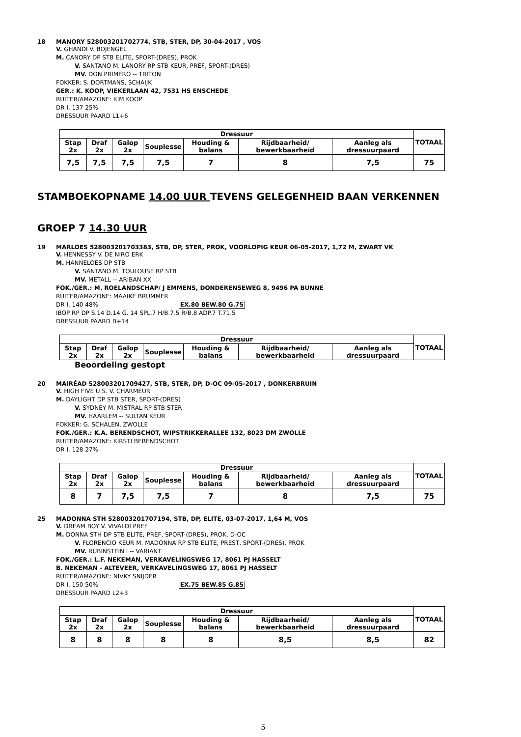18 MANORY 528003201702774, STB, STER, DP, 30-04-2017 , VOS
V. GHANDI V. BOJENGEL
M. CANORY DP STB ELITE, SPORT-(DRES), PROK
V. SANTANO M. LANORY RP STB KEUR, PREF, SPORT-(DRES)
MV. DON PRIMERO -- TRITON
FOKKER: S. DORTMANS, SCHAIJK
GER.: K. KOOP, VIEKERLAAN 42, 7531 HS ENSCHEDE
RUITER/AMAZONE: KIM KOOP
DR I. 137 25%
DRESSUUR PAARD L1+6
| Dressuur | | | | | | | TOTAAL |
| --- | --- | --- | --- | --- | --- | --- | --- |
| Stap 2x | Draf 2x | Galop 2x | Souplesse | Houding & balans | Rijdbaarheid/ bewerkbaarheid | Aanleg als dressuurpaard | |
| 7,5 | 7,5 | 7,5 | 7,5 | 7 | 8 | 7,5 | 75 |
STAMBOEKOPNAME 14.00 UUR TEVENS GELEGENHEID BAAN VERKENNEN
GROEP 7 14.30 UUR
19 MARLOES 528003201703383, STB, DP, STER, PROK, VOORLOPIG KEUR 06-05-2017, 1,72 M, ZWART VK
V. HENNESSY V. DE NIRO ERK
M. HANNELOES DP STB
V. SANTANO M. TOULOUSE RP STB
MV. METALL -- ARIBAN XX
FOK./GER.: M. ROELANDSCHAP/ J EMMENS, DONDERENSEWEG 8, 9496 PA BUNNE
RUITER/AMAZONE: MAAIKE BRUMMER
DR I. 140 48% EX.80 BEW.80 G.75
IBOP RP DP S.14 D.14 G. 14 SPL.7 H/B.7.5 R/B.8 ADP.7 T.71.5
DRESSUUR PAARD B+14
| Dressuur | | | | | | | TOTAAL |
| --- | --- | --- | --- | --- | --- | --- | --- |
| Stap 2x | Draf 2x | Galop 2x | Souplesse | Houding & balans | Rijdbaarheid/ bewerkbaarheid | Aanleg als dressuurpaard | |
Beoordeling gestopt
20 MAIRÉAD 528003201709427, STB, STER, DP, D-OC 09-05-2017 , DONKERBRUIN
V. HIGH FIVE U.S. V. CHARMEUR
M. DAYLIGHT DP STB STER, SPORT-(DRES)
V. SYDNEY M. MISTRAL RP STB STER
MV. HAARLEM -- SULTAN KEUR
FOKKER: G. SCHALEN, ZWOLLE
FOK./GER.: K.A. BERENDSCHOT, WIPSTRIKKERALLEE 132, 8023 DM ZWOLLE
RUITER/AMAZONE: KIRSTI BERENDSCHOT
DR I. 128 27%
| Dressuur | | | | | | | TOTAAL |
| --- | --- | --- | --- | --- | --- | --- | --- |
| Stap 2x | Draf 2x | Galop 2x | Souplesse | Houding & balans | Rijdbaarheid/ bewerkbaarheid | Aanleg als dressuurpaard | |
| 8 | 7 | 7,5 | 7,5 | 7 | 8 | 7,5 | 75 |
25 MADONNA STH 528003201707194, STB, DP, ELITE, 03-07-2017, 1,64 M, VOS
V. DREAM BOY V. VIVALDI PREF
M. DONNA STH DP STB ELITE, PREF, SPORT-(DRES), PROK, D-OC
V. FLORENCIO KEUR M. MADONNA RP STB ELITE, PREST, SPORT-(DRES), PROK
MV. RUBINSTEIN I -- VARIANT
FOK./GER.: L.F. NEKEMAN, VERKAVELINGSWEG 17, 8061 PJ HASSELT
B. NEKEMAN - ALTEVEER, VERKAVELINGSWEG 17, 8061 PJ HASSELT
RUITER/AMAZONE: NIVKY SNIJDER
DR I. 150 50% EX.75 BEW.85 G.85
DRESSUUR PAARD L2+3
| Dressuur | | | | | | | TOTAAL |
| --- | --- | --- | --- | --- | --- | --- | --- |
| Stap 2x | Draf 2x | Galop 2x | Souplesse | Houding & balans | Rijdbaarheid/ bewerkbaarheid | Aanleg als dressuurpaard | |
| 8 | 8 | 8 | 8 | 8 | 8,5 | 8,5 | 82 |
5